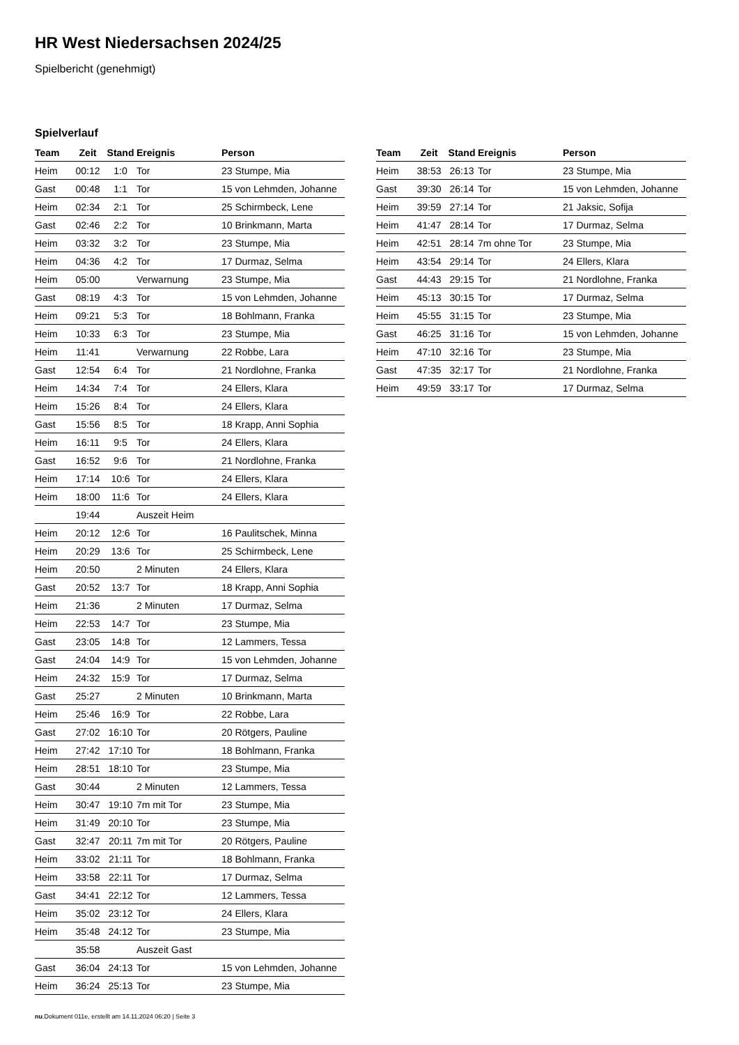HR West Niedersachsen 2024/25
Spielbericht (genehmigt)
Spielverlauf
| Team | Zeit | Stand | Ereignis | Person |
| --- | --- | --- | --- | --- |
| Heim | 00:12 | 1:0 | Tor | 23 Stumpe, Mia |
| Gast | 00:48 | 1:1 | Tor | 15 von Lehmden, Johanne |
| Heim | 02:34 | 2:1 | Tor | 25 Schirmbeck, Lene |
| Gast | 02:46 | 2:2 | Tor | 10 Brinkmann, Marta |
| Heim | 03:32 | 3:2 | Tor | 23 Stumpe, Mia |
| Heim | 04:36 | 4:2 | Tor | 17 Durmaz, Selma |
| Heim | 05:00 | | Verwarnung | 23 Stumpe, Mia |
| Gast | 08:19 | 4:3 | Tor | 15 von Lehmden, Johanne |
| Heim | 09:21 | 5:3 | Tor | 18 Bohlmann, Franka |
| Heim | 10:33 | 6:3 | Tor | 23 Stumpe, Mia |
| Heim | 11:41 | | Verwarnung | 22 Robbe, Lara |
| Gast | 12:54 | 6:4 | Tor | 21 Nordlohne, Franka |
| Heim | 14:34 | 7:4 | Tor | 24 Ellers, Klara |
| Heim | 15:26 | 8:4 | Tor | 24 Ellers, Klara |
| Gast | 15:56 | 8:5 | Tor | 18 Krapp, Anni Sophia |
| Heim | 16:11 | 9:5 | Tor | 24 Ellers, Klara |
| Gast | 16:52 | 9:6 | Tor | 21 Nordlohne, Franka |
| Heim | 17:14 | 10:6 | Tor | 24 Ellers, Klara |
| Heim | 18:00 | 11:6 | Tor | 24 Ellers, Klara |
| | 19:44 | | Auszeit Heim | |
| Heim | 20:12 | 12:6 | Tor | 16 Paulitschek, Minna |
| Heim | 20:29 | 13:6 | Tor | 25 Schirmbeck, Lene |
| Heim | 20:50 | | 2 Minuten | 24 Ellers, Klara |
| Gast | 20:52 | 13:7 | Tor | 18 Krapp, Anni Sophia |
| Heim | 21:36 | | 2 Minuten | 17 Durmaz, Selma |
| Heim | 22:53 | 14:7 | Tor | 23 Stumpe, Mia |
| Gast | 23:05 | 14:8 | Tor | 12 Lammers, Tessa |
| Gast | 24:04 | 14:9 | Tor | 15 von Lehmden, Johanne |
| Heim | 24:32 | 15:9 | Tor | 17 Durmaz, Selma |
| Gast | 25:27 | | 2 Minuten | 10 Brinkmann, Marta |
| Heim | 25:46 | 16:9 | Tor | 22 Robbe, Lara |
| Gast | 27:02 | 16:10 | Tor | 20 Rötgers, Pauline |
| Heim | 27:42 | 17:10 | Tor | 18 Bohlmann, Franka |
| Heim | 28:51 | 18:10 | Tor | 23 Stumpe, Mia |
| Gast | 30:44 | | 2 Minuten | 12 Lammers, Tessa |
| Heim | 30:47 | 19:10 | 7m mit Tor | 23 Stumpe, Mia |
| Heim | 31:49 | 20:10 | Tor | 23 Stumpe, Mia |
| Gast | 32:47 | 20:11 | 7m mit Tor | 20 Rötgers, Pauline |
| Heim | 33:02 | 21:11 | Tor | 18 Bohlmann, Franka |
| Heim | 33:58 | 22:11 | Tor | 17 Durmaz, Selma |
| Gast | 34:41 | 22:12 | Tor | 12 Lammers, Tessa |
| Heim | 35:02 | 23:12 | Tor | 24 Ellers, Klara |
| Heim | 35:48 | 24:12 | Tor | 23 Stumpe, Mia |
| | 35:58 | | Auszeit Gast | |
| Gast | 36:04 | 24:13 | Tor | 15 von Lehmden, Johanne |
| Heim | 36:24 | 25:13 | Tor | 23 Stumpe, Mia |
| Team | Zeit | Stand | Ereignis | Person |
| --- | --- | --- | --- | --- |
| Heim | 38:53 | 26:13 | Tor | 23 Stumpe, Mia |
| Gast | 39:30 | 26:14 | Tor | 15 von Lehmden, Johanne |
| Heim | 39:59 | 27:14 | Tor | 21 Jaksic, Sofija |
| Heim | 41:47 | 28:14 | Tor | 17 Durmaz, Selma |
| Heim | 42:51 | 28:14 | 7m ohne Tor | 23 Stumpe, Mia |
| Heim | 43:54 | 29:14 | Tor | 24 Ellers, Klara |
| Gast | 44:43 | 29:15 | Tor | 21 Nordlohne, Franka |
| Heim | 45:13 | 30:15 | Tor | 17 Durmaz, Selma |
| Heim | 45:55 | 31:15 | Tor | 23 Stumpe, Mia |
| Gast | 46:25 | 31:16 | Tor | 15 von Lehmden, Johanne |
| Heim | 47:10 | 32:16 | Tor | 23 Stumpe, Mia |
| Gast | 47:35 | 32:17 | Tor | 21 Nordlohne, Franka |
| Heim | 49:59 | 33:17 | Tor | 17 Durmaz, Selma |
nu.Dokument 011e, erstellt am 14.11.2024 06:20 | Seite 3